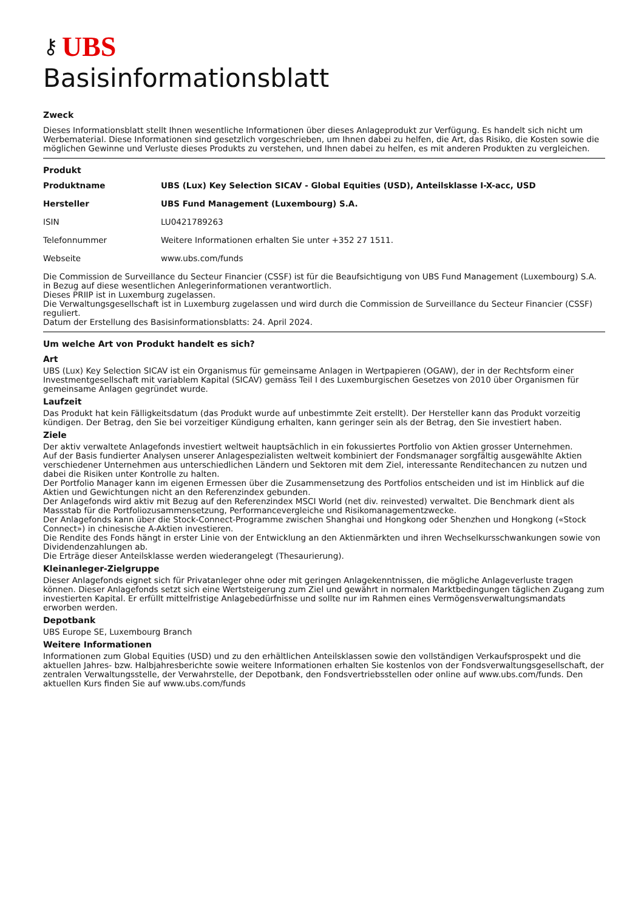⚷ UBS
Basisinformationsblatt
Zweck
Dieses Informationsblatt stellt Ihnen wesentliche Informationen über dieses Anlageprodukt zur Verfügung. Es handelt sich nicht um Werbematerial. Diese Informationen sind gesetzlich vorgeschrieben, um Ihnen dabei zu helfen, die Art, das Risiko, die Kosten sowie die möglichen Gewinne und Verluste dieses Produkts zu verstehen, und Ihnen dabei zu helfen, es mit anderen Produkten zu vergleichen.
Produkt
| Produktname | UBS (Lux) Key Selection SICAV - Global Equities (USD), Anteilsklasse I-X-acc, USD |
| Hersteller | UBS Fund Management (Luxembourg) S.A. |
| ISIN | LU0421789263 |
| Telefonnummer | Weitere Informationen erhalten Sie unter +352 27 1511. |
| Webseite | www.ubs.com/funds |
Die Commission de Surveillance du Secteur Financier (CSSF) ist für die Beaufsichtigung von UBS Fund Management (Luxembourg) S.A. in Bezug auf diese wesentlichen Anlegerinformationen verantwortlich.
Dieses PRIIP ist in Luxemburg zugelassen.
Die Verwaltungsgesellschaft ist in Luxemburg zugelassen und wird durch die Commission de Surveillance du Secteur Financier (CSSF) reguliert.
Datum der Erstellung des Basisinformationsblatts: 24. April 2024.
Um welche Art von Produkt handelt es sich?
Art
UBS (Lux) Key Selection SICAV ist ein Organismus für gemeinsame Anlagen in Wertpapieren (OGAW), der in der Rechtsform einer Investmentgesellschaft mit variablem Kapital (SICAV) gemäss Teil I des Luxemburgischen Gesetzes von 2010 über Organismen für gemeinsame Anlagen gegründet wurde.
Laufzeit
Das Produkt hat kein Fälligkeitsdatum (das Produkt wurde auf unbestimmte Zeit erstellt). Der Hersteller kann das Produkt vorzeitig kündigen. Der Betrag, den Sie bei vorzeitiger Kündigung erhalten, kann geringer sein als der Betrag, den Sie investiert haben.
Ziele
Der aktiv verwaltete Anlagefonds investiert weltweit hauptsächlich in ein fokussiertes Portfolio von Aktien grosser Unternehmen.
Auf der Basis fundierter Analysen unserer Anlagespezialisten weltweit kombiniert der Fondsmanager sorgfältig ausgewählte Aktien verschiedener Unternehmen aus unterschiedlichen Ländern und Sektoren mit dem Ziel, interessante Renditechancen zu nutzen und dabei die Risiken unter Kontrolle zu halten.
Der Portfolio Manager kann im eigenen Ermessen über die Zusammensetzung des Portfolios entscheiden und ist im Hinblick auf die Aktien und Gewichtungen nicht an den Referenzindex gebunden.
Der Anlagefonds wird aktiv mit Bezug auf den Referenzindex MSCI World (net div. reinvested) verwaltet. Die Benchmark dient als Massstab für die Portfoliozusammensetzung, Performancevergleiche und Risikomanagementzwecke.
Der Anlagefonds kann über die Stock-Connect-Programme zwischen Shanghai und Hongkong oder Shenzhen und Hongkong («Stock Connect») in chinesische A-Aktien investieren.
Die Rendite des Fonds hängt in erster Linie von der Entwicklung an den Aktienmärkten und ihren Wechselkursschwankungen sowie von Dividendenzahlungen ab.
Die Erträge dieser Anteilsklasse werden wiederangelegt (Thesaurierung).
Kleinanleger-Zielgruppe
Dieser Anlagefonds eignet sich für Privatanleger ohne oder mit geringen Anlagekenntnissen, die mögliche Anlageverluste tragen können. Dieser Anlagefonds setzt sich eine Wertsteigerung zum Ziel und gewährt in normalen Marktbedingungen täglichen Zugang zum investierten Kapital. Er erfüllt mittelfristige Anlagebedürfnisse und sollte nur im Rahmen eines Vermögensverwaltungsmandats erworben werden.
Depotbank
UBS Europe SE, Luxembourg Branch
Weitere Informationen
Informationen zum Global Equities (USD) und zu den erhältlichen Anteilsklassen sowie den vollständigen Verkaufsprospekt und die aktuellen Jahres- bzw. Halbjahresberichte sowie weitere Informationen erhalten Sie kostenlos von der Fondsverwaltungsgesellschaft, der zentralen Verwaltungsstelle, der Verwahrstelle, der Depotbank, den Fondsvertriebsstellen oder online auf www.ubs.com/funds. Den aktuellen Kurs finden Sie auf www.ubs.com/funds